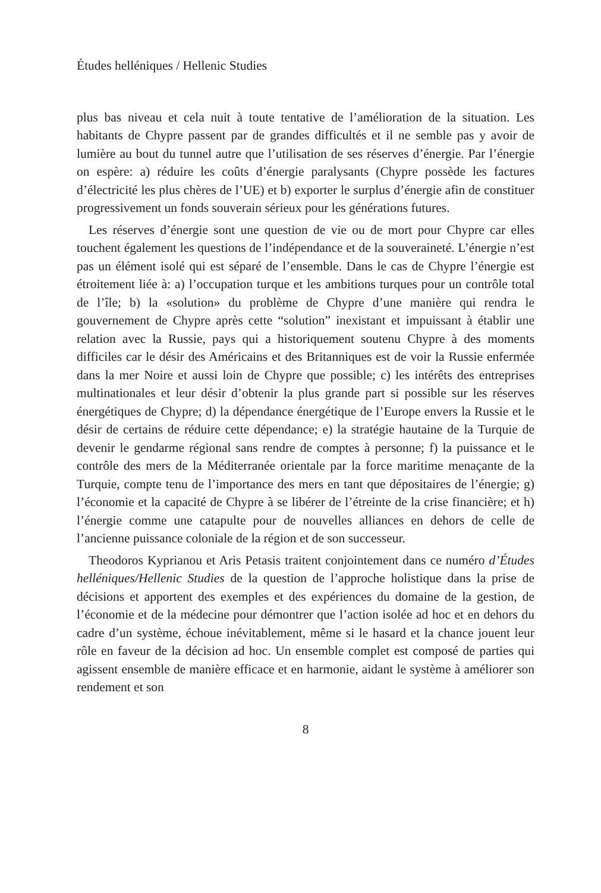Études helléniques / Hellenic Studies
plus bas niveau et cela nuit à toute tentative de l’amélioration de la situation. Les habitants de Chypre passent par de grandes difficultés et il ne semble pas y avoir de lumière au bout du tunnel autre que l’utilisation de ses réserves d’énergie. Par l’énergie on espère: a) réduire les coûts d’énergie paralysants (Chypre possède les factures d’électricité les plus chères de l’UE) et b) exporter le surplus d’énergie afin de constituer progressivement un fonds souverain sérieux pour les générations futures.
Les réserves d’énergie sont une question de vie ou de mort pour Chypre car elles touchent également les questions de l’indépendance et de la souveraineté. L’énergie n’est pas un élément isolé qui est séparé de l’ensemble. Dans le cas de Chypre l’énergie est étroitement liée à: a) l’occupation turque et les ambitions turques pour un contrôle total de l’île; b) la «solution» du problème de Chypre d’une manière qui rendra le gouvernement de Chypre après cette “solution” inexistant et impuissant à établir une relation avec la Russie, pays qui a historiquement soutenu Chypre à des moments difficiles car le désir des Américains et des Britanniques est de voir la Russie enfermée dans la mer Noire et aussi loin de Chypre que possible; c) les intérêts des entreprises multinationales et leur désir d’obtenir la plus grande part si possible sur les réserves énergétiques de Chypre; d) la dépendance énergétique de l’Europe envers la Russie et le désir de certains de réduire cette dépendance; e) la stratégie hautaine de la Turquie de devenir le gendarme régional sans rendre de comptes à personne; f) la puissance et le contrôle des mers de la Méditerranée orientale par la force maritime menaçante de la Turquie, compte tenu de l’importance des mers en tant que dépositaires de l’énergie; g) l’économie et la capacité de Chypre à se libérer de l’étreinte de la crise financière; et h) l’énergie comme une catapulte pour de nouvelles alliances en dehors de celle de l’ancienne puissance coloniale de la région et de son successeur.
Theodoros Kyprianou et Aris Petasis traitent conjointement dans ce numéro d’Études helléniques/Hellenic Studies de la question de l’approche holistique dans la prise de décisions et apportent des exemples et des expériences du domaine de la gestion, de l’économie et de la médecine pour démontrer que l’action isolée ad hoc et en dehors du cadre d’un système, échoue inévitablement, même si le hasard et la chance jouent leur rôle en faveur de la décision ad hoc. Un ensemble complet est composé de parties qui agissent ensemble de manière efficace et en harmonie, aidant le système à améliorer son rendement et son
8